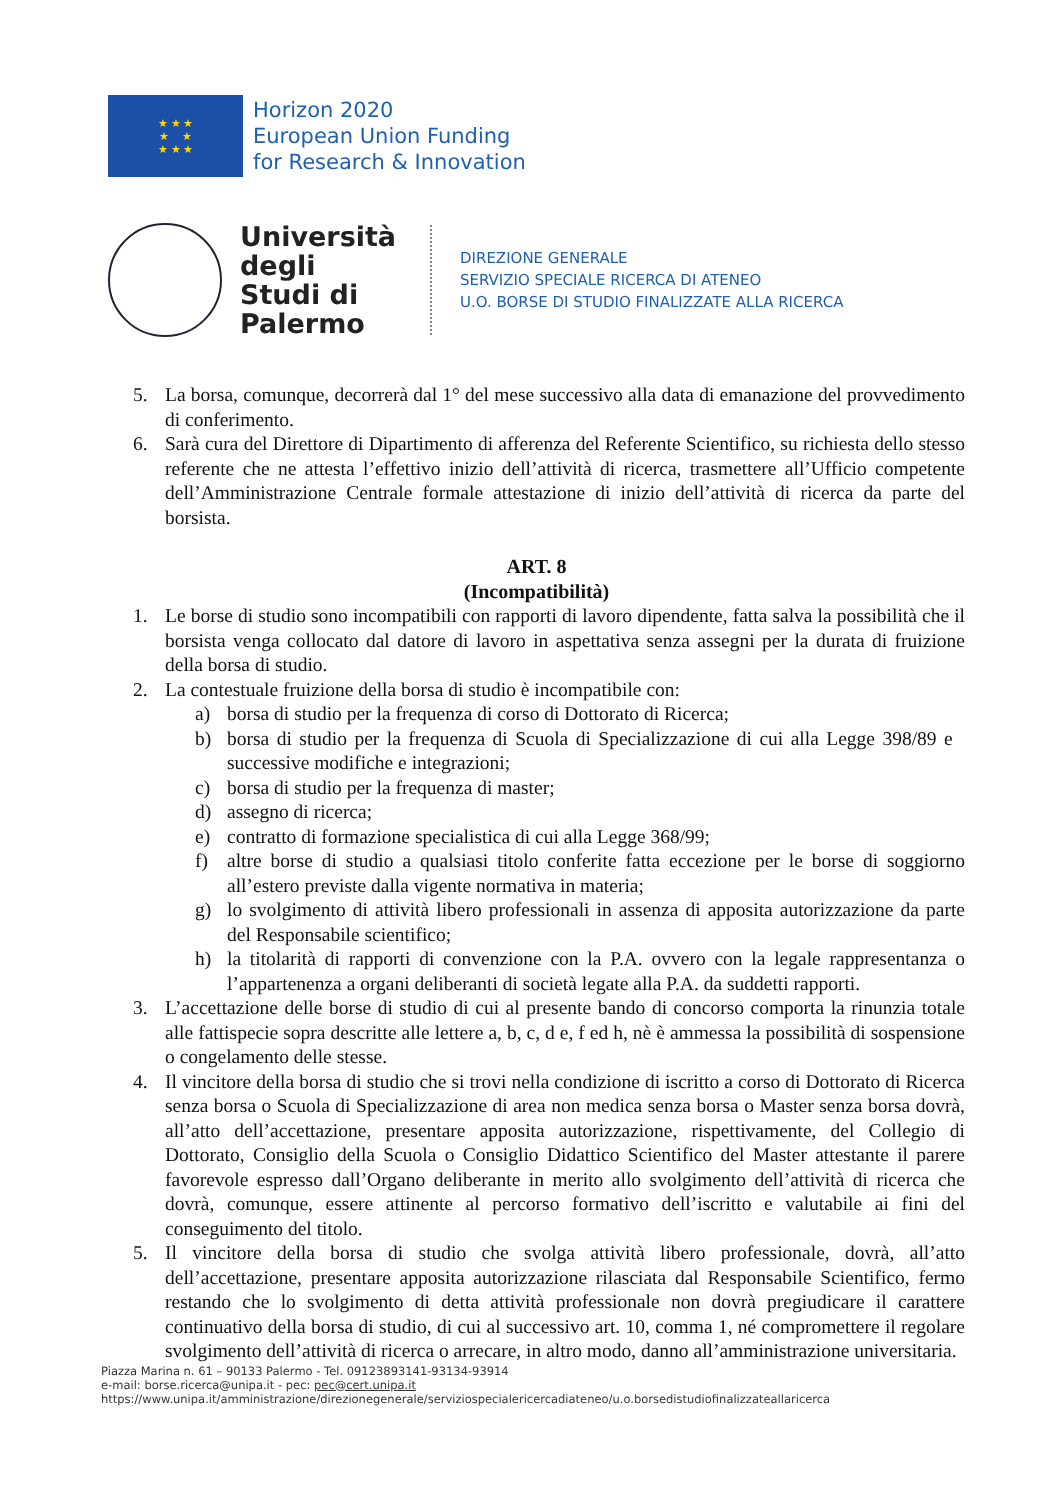★ ★ ★
★ ★
★ ★ ★
Horizon 2020
European Union Funding
for Research & Innovation
Università degli Studi di Palermo
DIREZIONE GENERALE
SERVIZIO SPECIALE RICERCA DI ATENEO
U.O. BORSE DI STUDIO FINALIZZATE ALLA RICERCA
5. La borsa, comunque, decorrerà dal 1° del mese successivo alla data di emanazione del provvedimento di conferimento.
6. Sarà cura del Direttore di Dipartimento di afferenza del Referente Scientifico, su richiesta dello stesso referente che ne attesta l’effettivo inizio dell’attività di ricerca, trasmettere all’Ufficio competente dell’Amministrazione Centrale formale attestazione di inizio dell’attività di ricerca da parte del borsista.
ART. 8
(Incompatibilità)
1. Le borse di studio sono incompatibili con rapporti di lavoro dipendente, fatta salva la possibilità che il borsista venga collocato dal datore di lavoro in aspettativa senza assegni per la durata di fruizione della borsa di studio.
2. La contestuale fruizione della borsa di studio è incompatibile con:
a) borsa di studio per la frequenza di corso di Dottorato di Ricerca;
b) borsa di studio per la frequenza di Scuola di Specializzazione di cui alla Legge 398/89 e successive modifiche e integrazioni;
c) borsa di studio per la frequenza di master;
d) assegno di ricerca;
e) contratto di formazione specialistica di cui alla Legge 368/99;
f) altre borse di studio a qualsiasi titolo conferite fatta eccezione per le borse di soggiorno all’estero previste dalla vigente normativa in materia;
g) lo svolgimento di attività libero professionali in assenza di apposita autorizzazione da parte del Responsabile scientifico;
h) la titolarità di rapporti di convenzione con la P.A. ovvero con la legale rappresentanza o l’appartenenza a organi deliberanti di società legate alla P.A. da suddetti rapporti.
3. L’accettazione delle borse di studio di cui al presente bando di concorso comporta la rinunzia totale alle fattispecie sopra descritte alle lettere a, b, c, d e, f ed h, nè è ammessa la possibilità di sospensione o congelamento delle stesse.
4. Il vincitore della borsa di studio che si trovi nella condizione di iscritto a corso di Dottorato di Ricerca senza borsa o Scuola di Specializzazione di area non medica senza borsa o Master senza borsa dovrà, all’atto dell’accettazione, presentare apposita autorizzazione, rispettivamente, del Collegio di Dottorato, Consiglio della Scuola o Consiglio Didattico Scientifico del Master attestante il parere favorevole espresso dall’Organo deliberante in merito allo svolgimento dell’attività di ricerca che dovrà, comunque, essere attinente al percorso formativo dell’iscritto e valutabile ai fini del conseguimento del titolo.
5. Il vincitore della borsa di studio che svolga attività libero professionale, dovrà, all’atto dell’accettazione, presentare apposita autorizzazione rilasciata dal Responsabile Scientifico, fermo restando che lo svolgimento di detta attività professionale non dovrà pregiudicare il carattere continuativo della borsa di studio, di cui al successivo art. 10, comma 1, né compromettere il regolare svolgimento dell’attività di ricerca o arrecare, in altro modo, danno all’amministrazione universitaria.
Piazza Marina n. 61 – 90133 Palermo - Tel. 09123893141-93134-93914
e-mail: borse.ricerca@unipa.it - pec: pec@cert.unipa.it
https://www.unipa.it/amministrazione/direzionegenerale/serviziospecialericercadiateneo/u.o.borsedistudiofinalizzateallaricerca